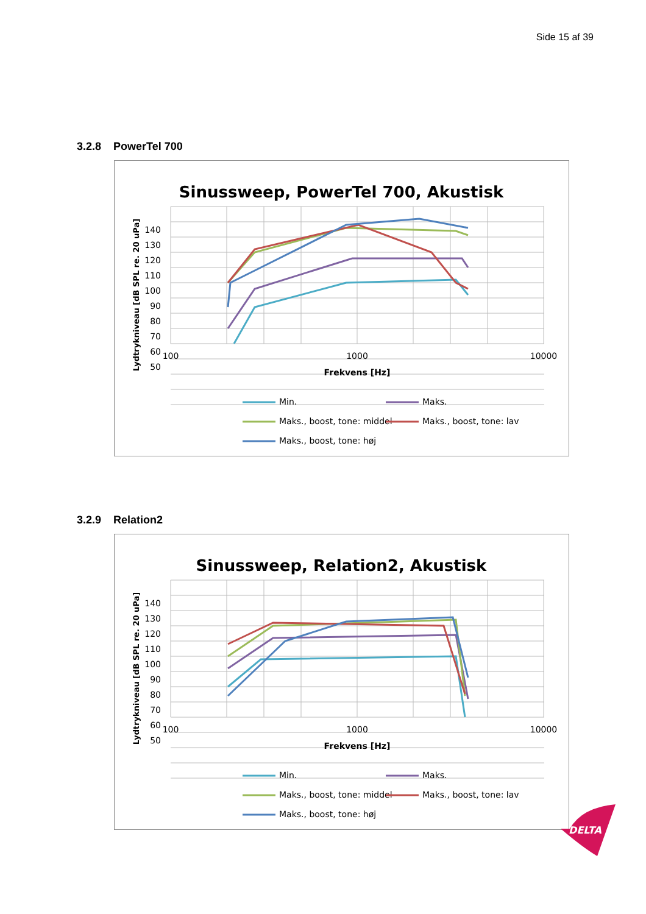Side 15 af 39
3.2.8 PowerTel 700
Sinussweep, PowerTel 700, Akustisk
140
130
120
110
100
90
80
70
60
50
100
1000
10000
Frekvens [Hz]
Lydtrykniveau [dB SPL re. 20 uPa]
Min.
Maks.
Maks., boost, tone: middel
Maks., boost, tone: lav
Maks., boost, tone: høj
3.2.9 Relation2
Sinussweep, Relation2, Akustisk
140
130
120
110
100
90
80
70
60
50
100
1000
10000
Frekvens [Hz]
Lydtrykniveau [dB SPL re. 20 uPa]
Min.
Maks.
Maks., boost, tone: middel
Maks., boost, tone: lav
Maks., boost, tone: høj
DELTA